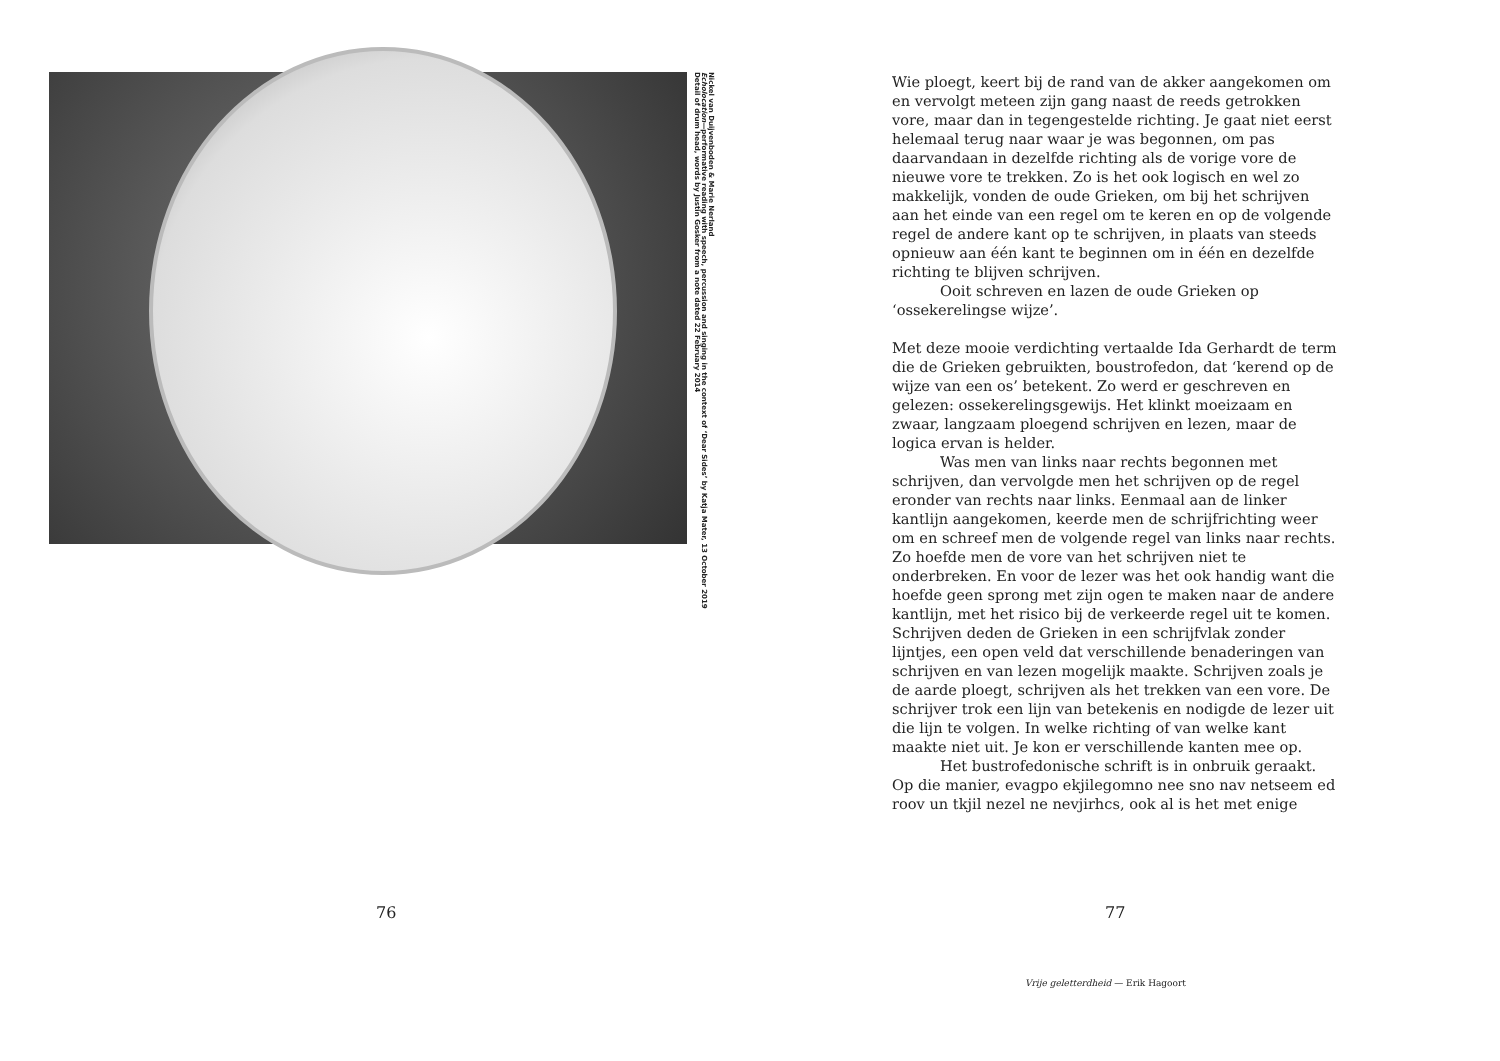Nickel van Duijvenboden & Marie Nerland
Echolocation—performative reading with speech, percussion and singing in the context of ‘Dear Sides’ by Katja Mater, 13 October 2019
Detail of drum head, words by Justin Gosker from a note dated 22 February 2014
76
Wie ploegt, keert bij de rand van de akker aangekomen om en vervolgt meteen zijn gang naast de reeds getrokken vore, maar dan in tegengestelde richting. Je gaat niet eerst helemaal terug naar waar je was begonnen, om pas daarvandaan in dezelfde richting als de vorige vore de nieuwe vore te trekken. Zo is het ook logisch en wel zo makkelijk, vonden de oude Grieken, om bij het schrijven aan het einde van een regel om te keren en op de volgende regel de andere kant op te schrijven, in plaats van steeds opnieuw aan één kant te beginnen om in één en dezelfde richting te blijven schrijven.
Ooit schreven en lazen de oude Grieken op ‘ossekerelingse wijze’.
Met deze mooie verdichting vertaalde Ida Gerhardt de term die de Grieken gebruikten, boustrofedon, dat ‘kerend op de wijze van een os’ betekent. Zo werd er geschreven en gelezen: ossekerelingsgewijs. Het klinkt moeizaam en zwaar, langzaam ploegend schrijven en lezen, maar de logica ervan is helder.
Was men van links naar rechts begonnen met schrijven, dan vervolgde men het schrijven op de regel eronder van rechts naar links. Eenmaal aan de linker kantlijn aangekomen, keerde men de schrijfrichting weer om en schreef men de volgende regel van links naar rechts. Zo hoefde men de vore van het schrijven niet te onderbreken. En voor de lezer was het ook handig want die hoefde geen sprong met zijn ogen te maken naar de andere kantlijn, met het risico bij de verkeerde regel uit te komen. Schrijven deden de Grieken in een schrijfvlak zonder lijntjes, een open veld dat verschillende benaderingen van schrijven en van lezen mogelijk maakte. Schrijven zoals je de aarde ploegt, schrijven als het trekken van een vore. De schrijver trok een lijn van betekenis en nodigde de lezer uit die lijn te volgen. In welke richting of van welke kant maakte niet uit. Je kon er verschillende kanten mee op.
Het bustrofedonische schrift is in onbruik geraakt. Op die manier, evagpo ekjilegomno nee sno nav netseem ed roov un tkjil nezel ne nevjirhcs, ook al is het met enige
77
Vrije geletterdheid — Erik Hagoort